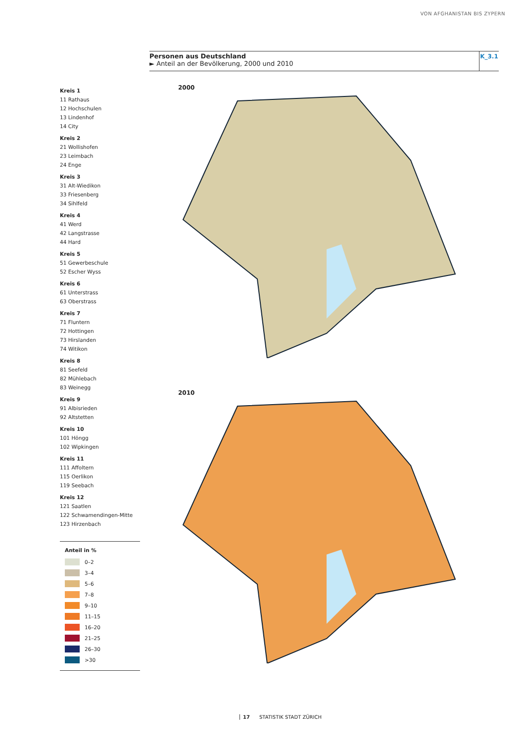VON AFGHANISTAN BIS ZYPERN
Personen aus Deutschland
► Anteil an der Bevölkerung, 2000 und 2010
K_3.1
Kreis 1
11 Rathaus
12 Hochschulen
13 Lindenhof
14 City
Kreis 2
21 Wollishofen
23 Leimbach
24 Enge
Kreis 3
31 Alt-Wiedikon
33 Friesenberg
34 Sihlfeld
Kreis 4
41 Werd
42 Langstrasse
44 Hard
Kreis 5
51 Gewerbeschule
52 Escher Wyss
Kreis 6
61 Unterstrass
63 Oberstrass
Kreis 7
71 Fluntern
72 Hottingen
73 Hirslanden
74 Witikon
Kreis 8
81 Seefeld
82 Mühlebach
83 Weinegg
Kreis 9
91 Albisrieden
92 Altstetten
Kreis 10
101 Höngg
102 Wipkingen
Kreis 11
111 Affoltern
115 Oerlikon
119 Seebach
Kreis 12
121 Saatlen
122 Schwamendingen-Mitte
123 Hirzenbach
Anteil in %
0–2
3–4
5–6
7–8
9–10
11–15
16–20
21–25
26–30
>30
2000
2010
17 STATISTIK STADT ZÜRICH